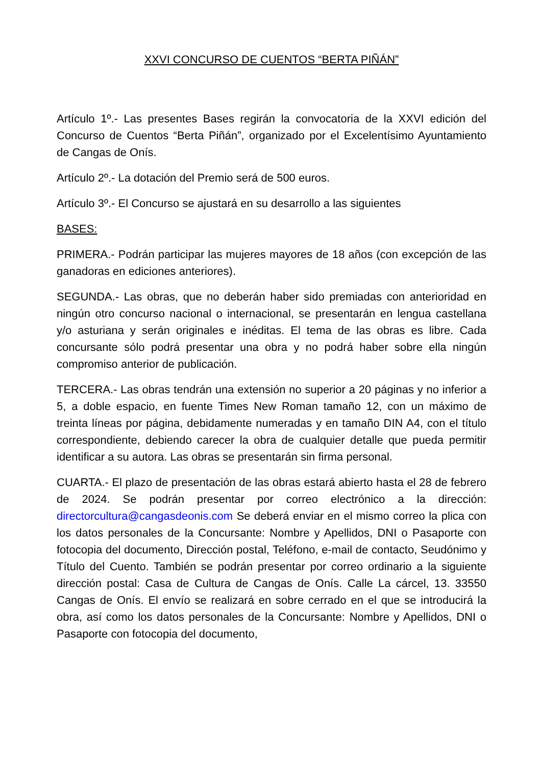XXVI CONCURSO DE CUENTOS “BERTA PIÑÁN”
Artículo 1º.- Las presentes Bases regirán la convocatoria de la XXVI edición del Concurso de Cuentos “Berta Piñán”, organizado por el Excelentísimo Ayuntamiento de Cangas de Onís.
Artículo 2º.- La dotación del Premio será de 500 euros.
Artículo 3º.- El Concurso se ajustará en su desarrollo a las siguientes
BASES:
PRIMERA.- Podrán participar las mujeres mayores de 18 años (con excepción de las ganadoras en ediciones anteriores).
SEGUNDA.- Las obras, que no deberán haber sido premiadas con anterioridad en ningún otro concurso nacional o internacional, se presentarán en lengua castellana y/o asturiana y serán originales e inéditas. El tema de las obras es libre. Cada concursante sólo podrá presentar una obra y no podrá haber sobre ella ningún compromiso anterior de publicación.
TERCERA.- Las obras tendrán una extensión no superior a 20 páginas y no inferior a 5, a doble espacio, en fuente Times New Roman tamaño 12, con un máximo de treinta líneas por página, debidamente numeradas y en tamaño DIN A4, con el título correspondiente, debiendo carecer la obra de cualquier detalle que pueda permitir identificar a su autora. Las obras se presentarán sin firma personal.
CUARTA.- El plazo de presentación de las obras estará abierto hasta el 28 de febrero de 2024. Se podrán presentar por correo electrónico a la dirección: directorcultura@cangasdeonis.com Se deberá enviar en el mismo correo la plica con los datos personales de la Concursante: Nombre y Apellidos, DNI o Pasaporte con fotocopia del documento, Dirección postal, Teléfono, e-mail de contacto, Seudónimo y Título del Cuento. También se podrán presentar por correo ordinario a la siguiente dirección postal: Casa de Cultura de Cangas de Onís. Calle La cárcel, 13. 33550 Cangas de Onís. El envío se realizará en sobre cerrado en el que se introducirá la obra, así como los datos personales de la Concursante: Nombre y Apellidos, DNI o Pasaporte con fotocopia del documento,